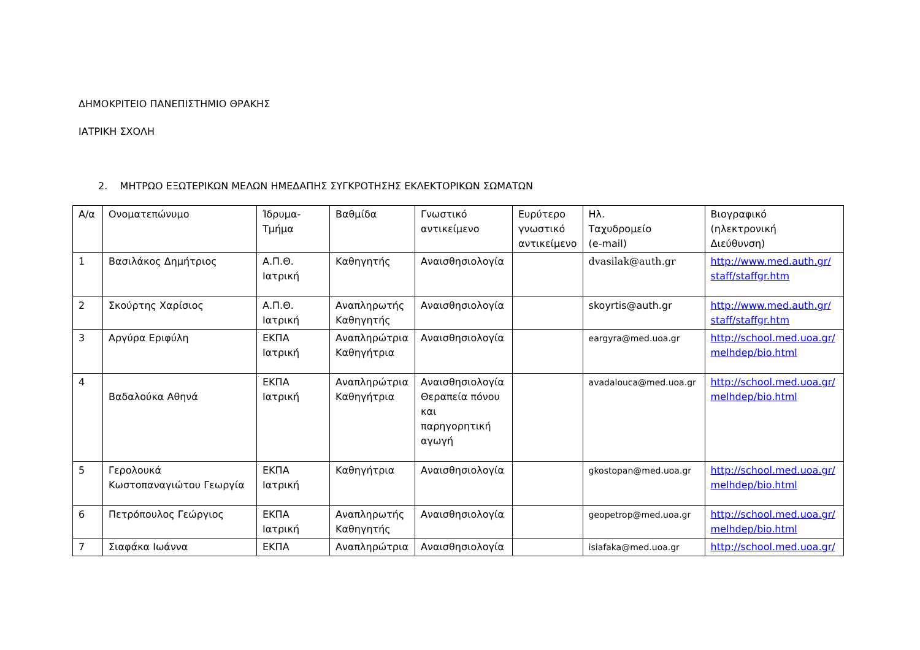ΔΗΜΟΚΡΙΤΕΙΟ ΠΑΝΕΠΙΣΤΗΜΙΟ ΘΡΑΚΗΣ
ΙΑΤΡΙΚΗ ΣΧΟΛΗ
2. ΜΗΤΡΩΟ ΕΞΩΤΕΡΙΚΩΝ ΜΕΛΩΝ ΗΜΕΔΑΠΗΣ ΣΥΓΚΡΟΤΗΣΗΣ ΕΚΛΕΚΤΟΡΙΚΩΝ ΣΩΜΑΤΩΝ
| Α/α | Ονοματεπώνυμο | Ίδρυμα- Τμήμα | Βαθμίδα | Γνωστικό αντικείμενο | Ευρύτερο γνωστικό αντικείμενο | Ηλ. Ταχυδρομείο (e-mail) | Βιογραφικό (ηλεκτρονική Διεύθυνση) |
| 1 | Βασιλάκος Δημήτριος | Α.Π.Θ. Ιατρική | Καθηγητής | Αναισθησιολογία | | dvasilak@auth.gr | http://www.med.auth.gr/ staff/staffgr.htm |
| 2 | Σκούρτης Χαρίσιος | Α.Π.Θ. Ιατρική | Αναπληρωτής Καθηγητής | Αναισθησιολογία | | skoyrtis@auth.gr | http://www.med.auth.gr/ staff/staffgr.htm |
| 3 | Αργύρα Εριφύλη | ΕΚΠΑ Ιατρική | Αναπληρώτρια Καθηγήτρια | Αναισθησιολογία | | eargyra@med.uoa.gr | http://school.med.uoa.gr/ melhdep/bio.html |
| 4 | Βαδαλούκα Αθηνά | ΕΚΠΑ Ιατρική | Αναπληρώτρια Καθηγήτρια | Αναισθησιολογία Θεραπεία πόνου και παρηγορητική αγωγή | | avadalouca@med.uoa.gr | http://school.med.uoa.gr/ melhdep/bio.html |
| 5 | Γερολουκά Κωστοπαναγιώτου Γεωργία | ΕΚΠΑ Ιατρική | Καθηγήτρια | Αναισθησιολογία | | gkostopan@med.uoa.gr | http://school.med.uoa.gr/ melhdep/bio.html |
| 6 | Πετρόπουλος Γεώργιος | ΕΚΠΑ Ιατρική | Αναπληρωτής Καθηγητής | Αναισθησιολογία | | geopetrop@med.uoa.gr | http://school.med.uoa.gr/ melhdep/bio.html |
| 7 | Σιαφάκα Ιωάννα | ΕΚΠΑ | Αναπληρώτρια | Αναισθησιολογία | | isiafaka@med.uoa.gr | http://school.med.uoa.gr/ |